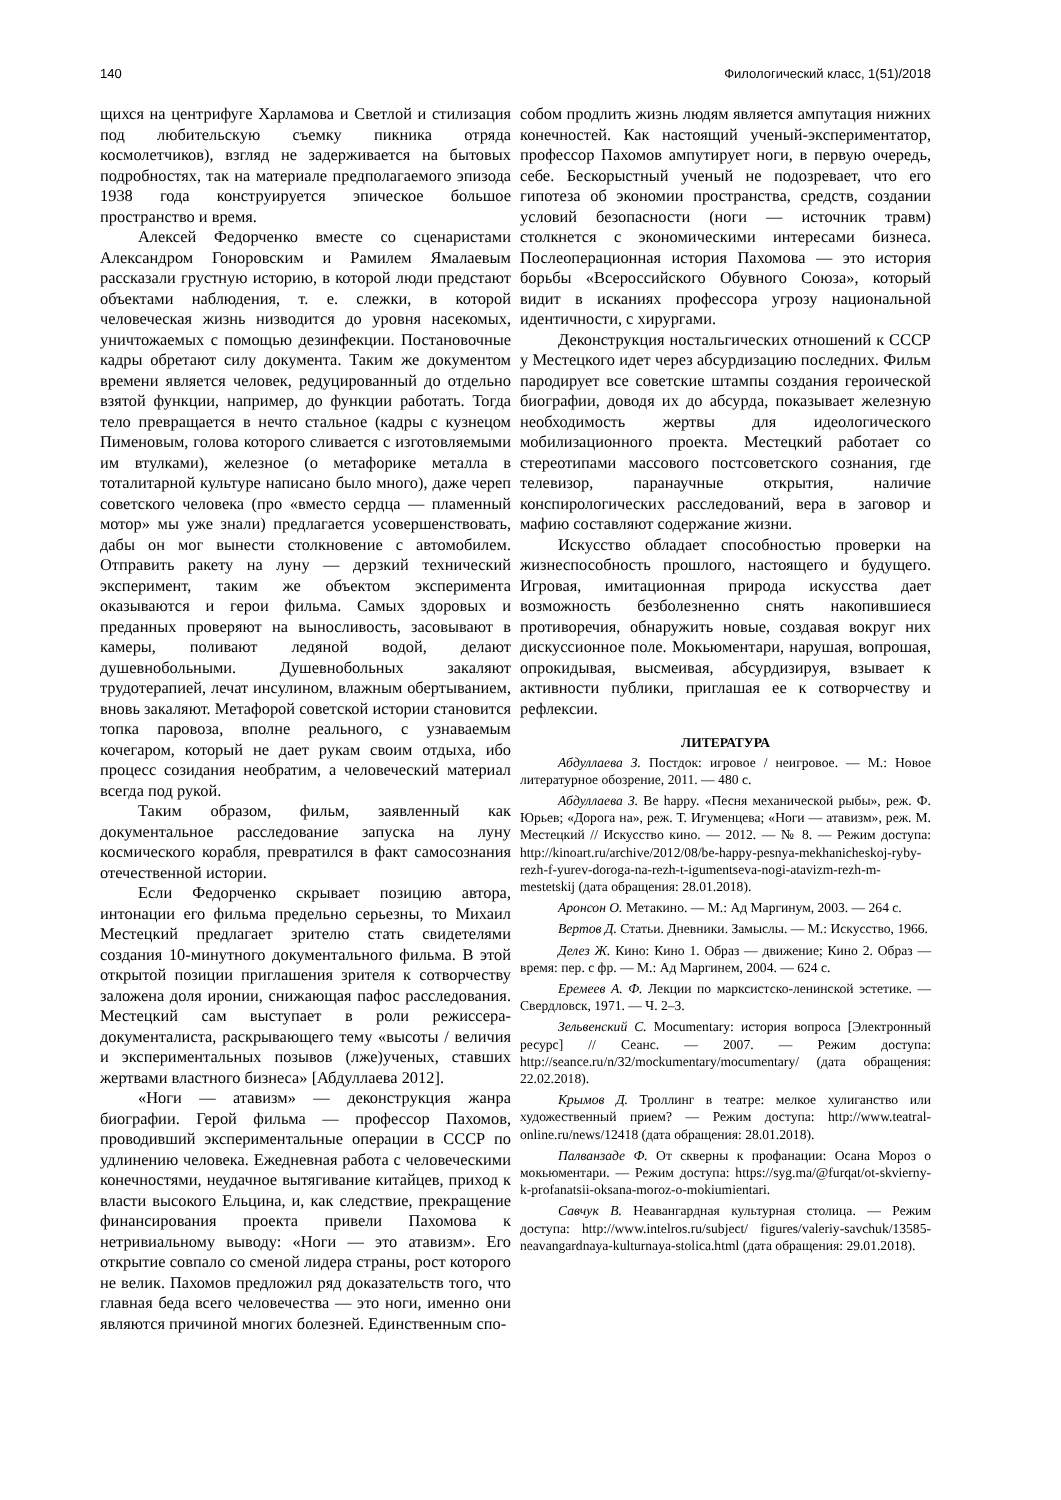140 Филологический класс, 1(51)/2018
щихся на центрифуге Харламова и Светлой и стилизация под любительскую съемку пикника отряда космолетчиков), взгляд не задерживается на бытовых подробностях, так на материале предполагаемого эпизода 1938 года конструируется эпическое большое пространство и время.
Алексей Федорченко вместе со сценаристами Александром Гоноровским и Рамилем Ямалаевым рассказали грустную историю, в которой люди предстают объектами наблюдения, т. е. слежки, в которой человеческая жизнь низводится до уровня насекомых, уничтожаемых с помощью дезинфекции. Постановочные кадры обретают силу документа. Таким же документом времени является человек, редуцированный до отдельно взятой функции, например, до функции работать. Тогда тело превращается в нечто стальное (кадры с кузнецом Пименовым, голова которого сливается с изготовляемыми им втулками), железное (о метафорике металла в тоталитарной культуре написано было много), даже череп советского человека (про «вместо сердца — пламенный мотор» мы уже знали) предлагается усовершенствовать, дабы он мог вынести столкновение с автомобилем. Отправить ракету на луну — дерзкий технический эксперимент, таким же объектом эксперимента оказываются и герои фильма. Самых здоровых и преданных проверяют на выносливость, засовывают в камеры, поливают ледяной водой, делают душевнобольными. Душевнобольных закаляют трудотерапией, лечат инсулином, влажным обертыванием, вновь закаляют. Метафорой советской истории становится топка паровоза, вполне реального, с узнаваемым кочегаром, который не дает рукам своим отдыха, ибо процесс созидания необратим, а человеческий материал всегда под рукой.
Таким образом, фильм, заявленный как документальное расследование запуска на луну космического корабля, превратился в факт самосознания отечественной истории.
Если Федорченко скрывает позицию автора, интонации его фильма предельно серьезны, то Михаил Местецкий предлагает зрителю стать свидетелями создания 10-минутного документального фильма. В этой открытой позиции приглашения зрителя к сотворчеству заложена доля иронии, снижающая пафос расследования. Местецкий сам выступает в роли режиссера-документалиста, раскрывающего тему «высоты / величия и экспериментальных позывов (лже)ученых, ставших жертвами властного бизнеса» [Абдуллаева 2012].
«Ноги — атавизм» — деконструкция жанра биографии. Герой фильма — профессор Пахомов, проводивший экспериментальные операции в СССР по удлинению человека. Ежедневная работа с человеческими конечностями, неудачное вытягивание китайцев, приход к власти высокого Ельцина, и, как следствие, прекращение финансирования проекта привели Пахомова к нетривиальному выводу: «Ноги — это атавизм». Его открытие совпало со сменой лидера страны, рост которого не велик. Пахомов предложил ряд доказательств того, что главная беда всего человечества — это ноги, именно они являются причиной многих болезней. Единственным спо-
собом продлить жизнь людям является ампутация нижних конечностей. Как настоящий ученый-экспериментатор, профессор Пахомов ампутирует ноги, в первую очередь, себе. Бескорыстный ученый не подозревает, что его гипотеза об экономии пространства, средств, создании условий безопасности (ноги — источник травм) столкнется с экономическими интересами бизнеса. Послеоперационная история Пахомова — это история борьбы «Всероссийского Обувного Союза», который видит в исканиях профессора угрозу национальной идентичности, с хирургами.
Деконструкция ностальгических отношений к СССР у Местецкого идет через абсурдизацию последних. Фильм пародирует все советские штампы создания героической биографии, доводя их до абсурда, показывает железную необходимость жертвы для идеологического мобилизационного проекта. Местецкий работает со стереотипами массового постсоветского сознания, где телевизор, паранаучные открытия, наличие конспирологических расследований, вера в заговор и мафию составляют содержание жизни.
Искусство обладает способностью проверки на жизнеспособность прошлого, настоящего и будущего. Игровая, имитационная природа искусства дает возможность безболезненно снять накопившиеся противоречия, обнаружить новые, создавая вокруг них дискуссионное поле. Мокьюментари, нарушая, вопрошая, опрокидывая, высмеивая, абсурдизируя, взывает к активности публики, приглашая ее к сотворчеству и рефлексии.
ЛИТЕРАТУРА
Абдуллаева З. Постдок: игровое / неигровое. — М.: Новое литературное обозрение, 2011. — 480 с.
Абдуллаева З. Be happy. «Песня механической рыбы», реж. Ф. Юрьев; «Дорога на», реж. Т. Игуменцева; «Ноги — атавизм», реж. М. Местецкий // Искусство кино. — 2012. — № 8. — Режим доступа: http://kinoart.ru/archive/2012/08/be-happy-pesnya-mekhanicheskoj-ryby-rezh-f-yurev-doroga-na-rezh-t-igumentseva-nogi-atavizm-rezh-m-mestetskij (дата обращения: 28.01.2018).
Аронсон О. Метакино. — М.: Ад Маргинум, 2003. — 264 с.
Вертов Д. Статьи. Дневники. Замыслы. — М.: Искусство, 1966.
Делез Ж. Кино: Кино 1. Образ — движение; Кино 2. Образ — время: пер. с фр. — М.: Ад Маргинем, 2004. — 624 с.
Еремеев А. Ф. Лекции по марксистско-ленинской эстетике. — Свердловск, 1971. — Ч. 2–3.
Зельвенский С. Mocumentary: история вопроса [Электронный ресурс] // Сеанс. — 2007. — Режим доступа: http://seance.ru/n/32/mockumentary/mocumentary/ (дата обращения: 22.02.2018).
Крымов Д. Троллинг в театре: мелкое хулиганство или художественный прием? — Режим доступа: http://www.teatral-online.ru/news/12418 (дата обращения: 28.01.2018).
Палванзаде Ф. От скверны к профанации: Осана Мороз о мокьюментари. — Режим доступа: https://syg.ma/@furqat/ot-skvierny-k-profanatsii-oksana-moroz-o-mokiumientari.
Савчук В. Неавангардная культурная столица. — Режим доступа: http://www.intelros.ru/subject/ figures/valeriy-savchuk/13585-neavangardnaya-kulturnaya-stolica.html (дата обращения: 29.01.2018).